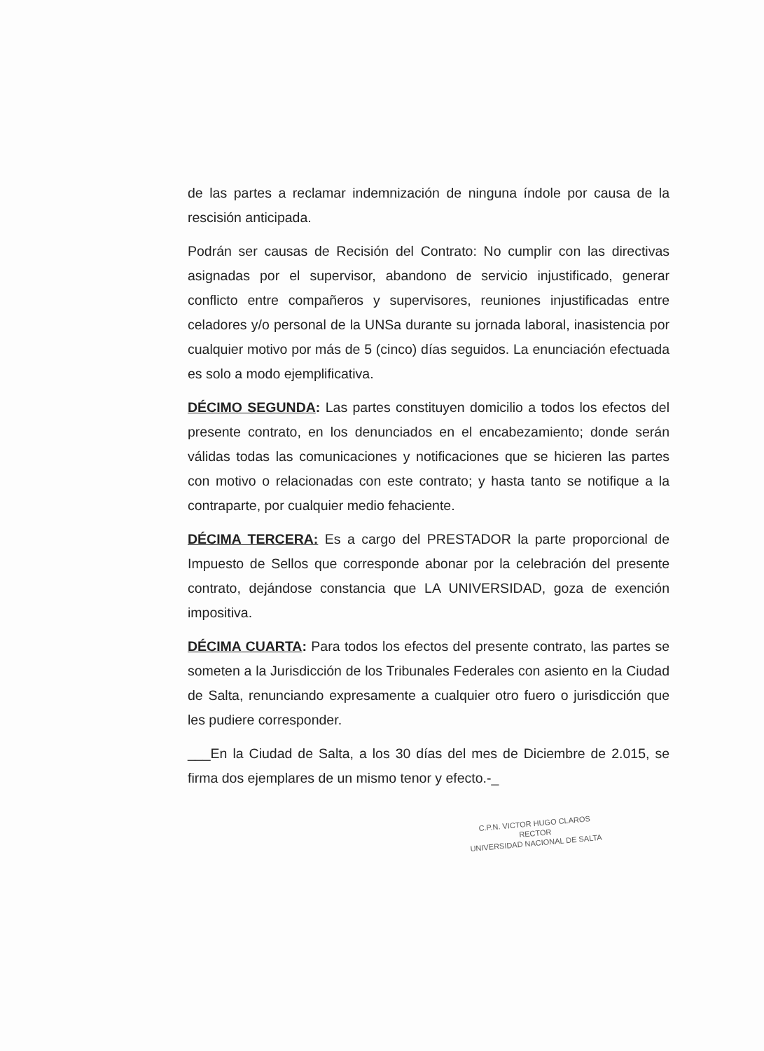de las partes a reclamar indemnización de ninguna índole por causa de la rescisión anticipada.
Podrán ser causas de Recisión del Contrato: No cumplir con las directivas asignadas por el supervisor, abandono de servicio injustificado, generar conflicto entre compañeros y supervisores, reuniones injustificadas entre celadores y/o personal de la UNSa durante su jornada laboral, inasistencia por cualquier motivo por más de 5 (cinco) días seguidos. La enunciación efectuada es solo a modo ejemplificativa.
DÉCIMO SEGUNDA: Las partes constituyen domicilio a todos los efectos del presente contrato, en los denunciados en el encabezamiento; donde serán válidas todas las comunicaciones y notificaciones que se hicieren las partes con motivo o relacionadas con este contrato; y hasta tanto se notifique a la contraparte, por cualquier medio fehaciente.
DÉCIMA TERCERA: Es a cargo del PRESTADOR la parte proporcional de Impuesto de Sellos que corresponde abonar por la celebración del presente contrato, dejándose constancia que LA UNIVERSIDAD, goza de exención impositiva.
DÉCIMA CUARTA: Para todos los efectos del presente contrato, las partes se someten a la Jurisdicción de los Tribunales Federales con asiento en la Ciudad de Salta, renunciando expresamente a cualquier otro fuero o jurisdicción que les pudiere corresponder.
___En la Ciudad de Salta, a los 30 días del mes de Diciembre de 2.015, se firma dos ejemplares de un mismo tenor y efecto.-_
C.P.N. VICTOR HUGO CLAROS
RECTOR
UNIVERSIDAD NACIONAL DE SALTA